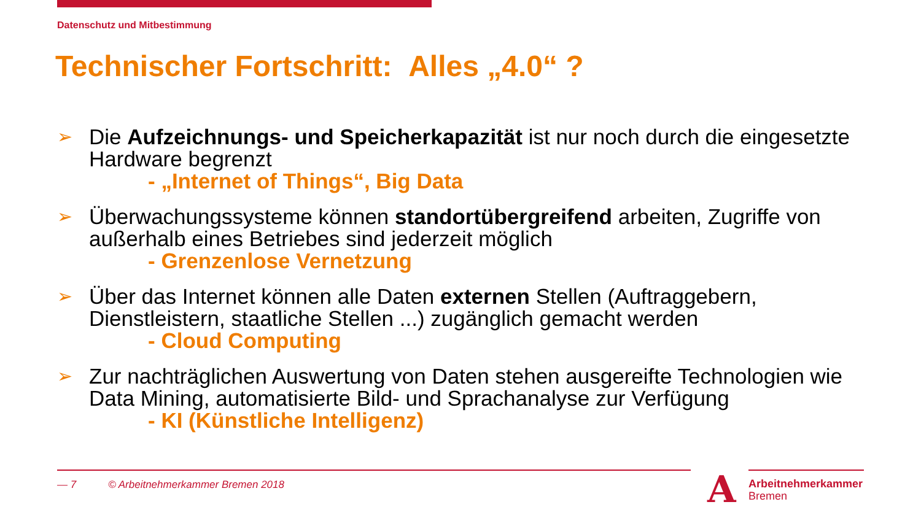Datenschutz und Mitbestimmung
Technischer Fortschritt: Alles „4.0“ ?
➢ Die Aufzeichnungs- und Speicherkapazität ist nur noch durch die eingesetzte Hardware begrenzt
- „Internet of Things“, Big Data
➢ Überwachungssysteme können standortübergreifend arbeiten, Zugriffe von außerhalb eines Betriebes sind jederzeit möglich
- Grenzenlose Vernetzung
➢ Über das Internet können alle Daten externen Stellen (Auftraggebern, Dienstleistern, staatliche Stellen ...) zugänglich gemacht werden
- Cloud Computing
➢ Zur nachträglichen Auswertung von Daten stehen ausgereifte Technologien wie Data Mining, automatisierte Bild- und Sprachanalyse zur Verfügung
- KI (Künstliche Intelligenz)
— 7 © Arbeitnehmerkammer Bremen 2018
A
Arbeitnehmerkammer
Bremen